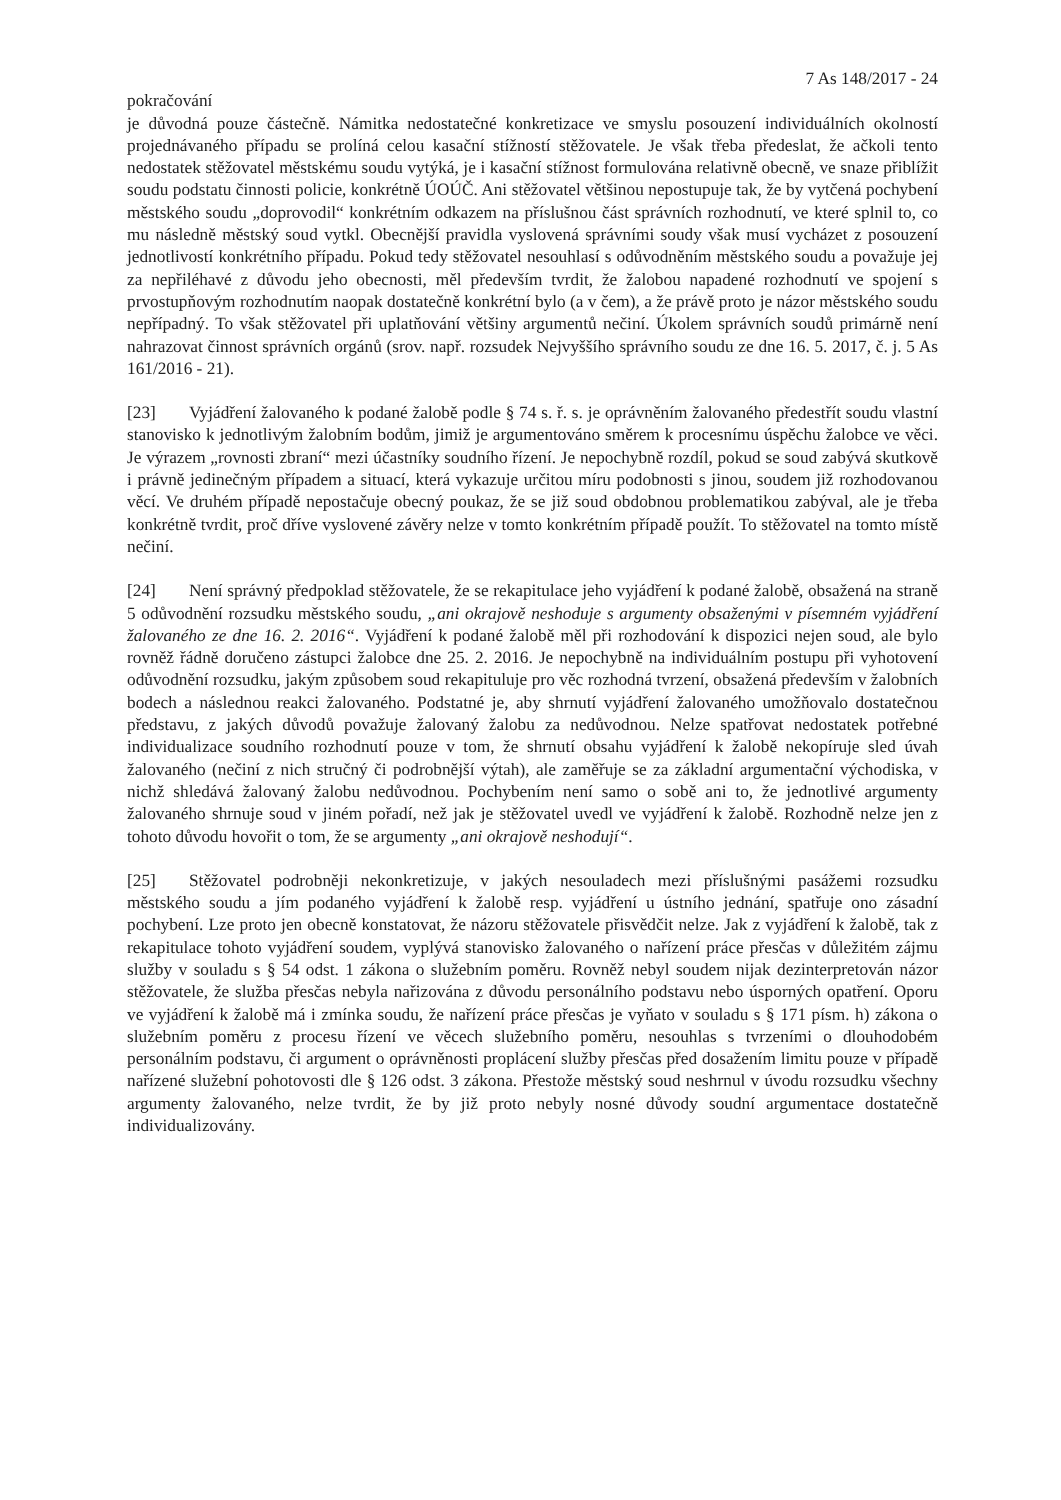7 As 148/2017 - 24
pokračování
je důvodná pouze částečně. Námitka nedostatečné konkretizace ve smyslu posouzení individuálních okolností projednávaného případu se prolíná celou kasační stížností stěžovatele. Je však třeba předeslat, že ačkoli tento nedostatek stěžovatel městskému soudu vytýká, je i kasační stížnost formulována relativně obecně, ve snaze přiblížit soudu podstatu činnosti policie, konkrétně ÚOÚČ. Ani stěžovatel většinou nepostupuje tak, že by vytčená pochybení městského soudu „doprovodil“ konkrétním odkazem na příslušnou část správních rozhodnutí, ve které splnil to, co mu následně městský soud vytkl. Obecnější pravidla vyslovená správními soudy však musí vycházet z posouzení jednotlivostí konkrétního případu. Pokud tedy stěžovatel nesouhlasí s odůvodněním městského soudu a považuje jej za nepřiléhavé z důvodu jeho obecnosti, měl především tvrdit, že žalobou napadené rozhodnutí ve spojení s prvostupňovým rozhodnutím naopak dostatečně konkrétní bylo (a v čem), a že právě proto je názor městského soudu nepřípadný. To však stěžovatel při uplatňování většiny argumentů nečiní. Úkolem správních soudů primárně není nahrazovat činnost správních orgánů (srov. např. rozsudek Nejvyššího správního soudu ze dne 16. 5. 2017, č. j. 5 As 161/2016 - 21).
[23] Vyjádření žalovaného k podané žalobě podle § 74 s. ř. s. je oprávněním žalovaného předestřít soudu vlastní stanovisko k jednotlivým žalobním bodům, jimiž je argumentováno směrem k procesnímu úspěchu žalobce ve věci. Je výrazem „rovnosti zbraní“ mezi účastníky soudního řízení. Je nepochybně rozdíl, pokud se soud zabývá skutkově i právně jedinečným případem a situací, která vykazuje určitou míru podobnosti s jinou, soudem již rozhodovanou věcí. Ve druhém případě nepostačuje obecný poukaz, že se již soud obdobnou problematikou zabýval, ale je třeba konkrétně tvrdit, proč dříve vyslovené závěry nelze v tomto konkrétním případě použít. To stěžovatel na tomto místě nečiní.
[24] Není správný předpoklad stěžovatele, že se rekapitulace jeho vyjádření k podané žalobě, obsažená na straně 5 odůvodnění rozsudku městského soudu, „ani okrajově neshoduje s argumenty obsaženými v písemném vyjádření žalovaného ze dne 16. 2. 2016“. Vyjádření k podané žalobě měl při rozhodování k dispozici nejen soud, ale bylo rovněž řádně doručeno zástupci žalobce dne 25. 2. 2016. Je nepochybně na individuálním postupu při vyhotovení odůvodnění rozsudku, jakým způsobem soud rekapituluje pro věc rozhodná tvrzení, obsažená především v žalobních bodech a následnou reakci žalovaného. Podstatné je, aby shrnutí vyjádření žalovaného umožňovalo dostatečnou představu, z jakých důvodů považuje žalovaný žalobu za nedůvodnou. Nelze spatřovat nedostatek potřebné individualizace soudního rozhodnutí pouze v tom, že shrnutí obsahu vyjádření k žalobě nekopíruje sled úvah žalovaného (nečiní z nich stručný či podrobnější výtah), ale zaměřuje se za základní argumentační východiska, v nichž shledává žalovaný žalobu nedůvodnou. Pochybením není samo o sobě ani to, že jednotlivé argumenty žalovaného shrnuje soud v jiném pořadí, než jak je stěžovatel uvedl ve vyjádření k žalobě. Rozhodně nelze jen z tohoto důvodu hovořit o tom, že se argumenty „ani okrajově neshodují“.
[25] Stěžovatel podrobněji nekonkretizuje, v jakých nesouladech mezi příslušnými pasážemi rozsudku městského soudu a jím podaného vyjádření k žalobě resp. vyjádření u ústního jednání, spatřuje ono zásadní pochybení. Lze proto jen obecně konstatovat, že názoru stěžovatele přisvědčit nelze. Jak z vyjádření k žalobě, tak z rekapitulace tohoto vyjádření soudem, vyplývá stanovisko žalovaného o nařízení práce přesčas v důležitém zájmu služby v souladu s § 54 odst. 1 zákona o služebním poměru. Rovněž nebyl soudem nijak dezinterpretován názor stěžovatele, že služba přesčas nebyla nařizována z důvodu personálního podstavu nebo úsporných opatření. Oporu ve vyjádření k žalobě má i zmínka soudu, že nařízení práce přesčas je vyňato v souladu s § 171 písm. h) zákona o služebním poměru z procesu řízení ve věcech služebního poměru, nesouhlas s tvrzeními o dlouhodobém personálním podstavu, či argument o oprávněnosti proplácení služby přesčas před dosažením limitu pouze v případě nařízené služební pohotovosti dle § 126 odst. 3 zákona. Přestože městský soud neshrnul v úvodu rozsudku všechny argumenty žalovaného, nelze tvrdit, že by již proto nebyly nosné důvody soudní argumentace dostatečně individualizovány.